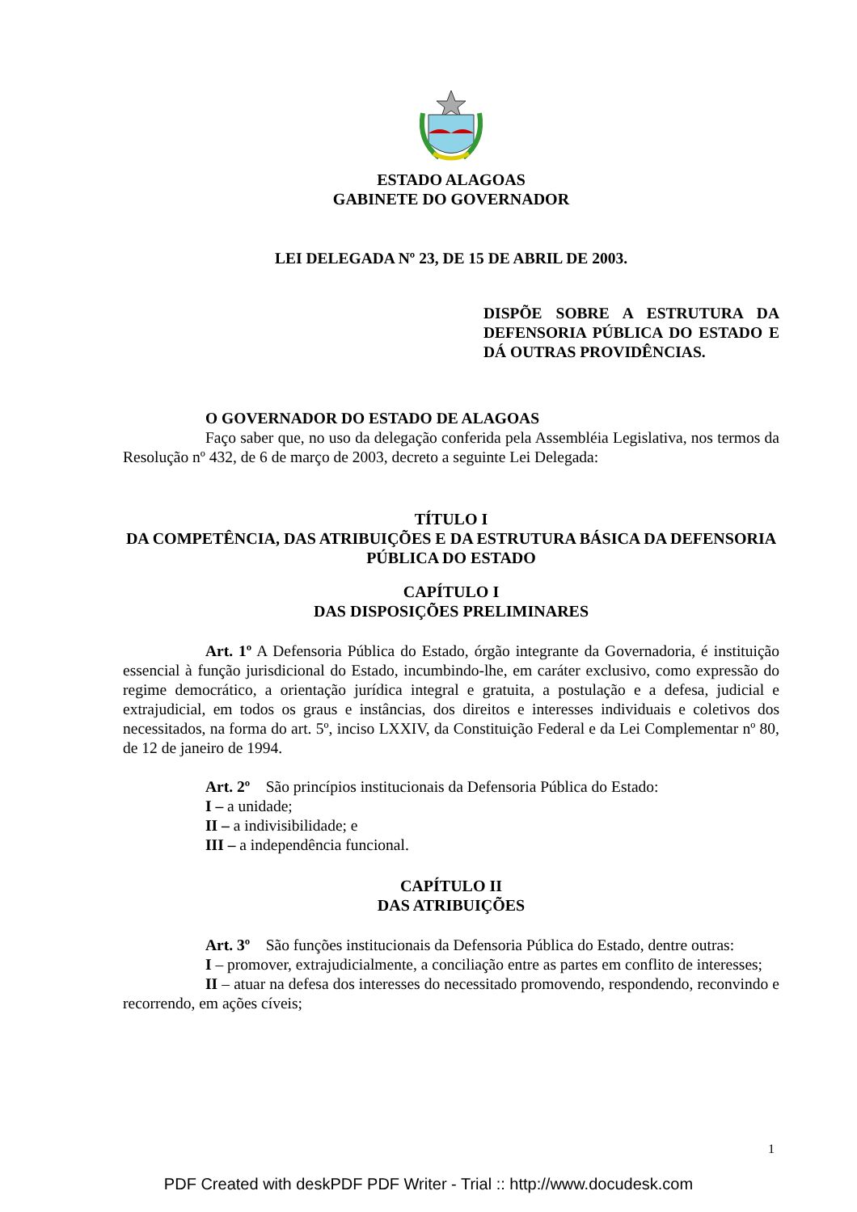ESTADO ALAGOAS
GABINETE DO GOVERNADOR
LEI DELEGADA Nº 23, DE 15 DE ABRIL DE 2003.
DISPÕE SOBRE A ESTRUTURA DA DEFENSORIA PÚBLICA DO ESTADO E DÁ OUTRAS PROVIDÊNCIAS.
O GOVERNADOR DO ESTADO DE ALAGOAS
Faço saber que, no uso da delegação conferida pela Assembléia Legislativa, nos termos da Resolução nº 432, de 6 de março de 2003, decreto a seguinte Lei Delegada:
TÍTULO I
DA COMPETÊNCIA, DAS ATRIBUIÇÕES E DA ESTRUTURA BÁSICA DA DEFENSORIA PÚBLICA DO ESTADO
CAPÍTULO I
DAS DISPOSIÇÕES PRELIMINARES
Art. 1º A Defensoria Pública do Estado, órgão integrante da Governadoria, é instituição essencial à função jurisdicional do Estado, incumbindo-lhe, em caráter exclusivo, como expressão do regime democrático, a orientação jurídica integral e gratuita, a postulação e a defesa, judicial e extrajudicial, em todos os graus e instâncias, dos direitos e interesses individuais e coletivos dos necessitados, na forma do art. 5º, inciso LXXIV, da Constituição Federal e da Lei Complementar nº 80, de 12 de janeiro de 1994.
Art. 2º São princípios institucionais da Defensoria Pública do Estado:
I – a unidade;
II – a indivisibilidade; e
III – a independência funcional.
CAPÍTULO II
DAS ATRIBUIÇÕES
Art. 3º São funções institucionais da Defensoria Pública do Estado, dentre outras:
I – promover, extrajudicialmente, a conciliação entre as partes em conflito de interesses;
II – atuar na defesa dos interesses do necessitado promovendo, respondendo, reconvindo e recorrendo, em ações cíveis;
1
PDF Created with deskPDF PDF Writer - Trial :: http://www.docudesk.com